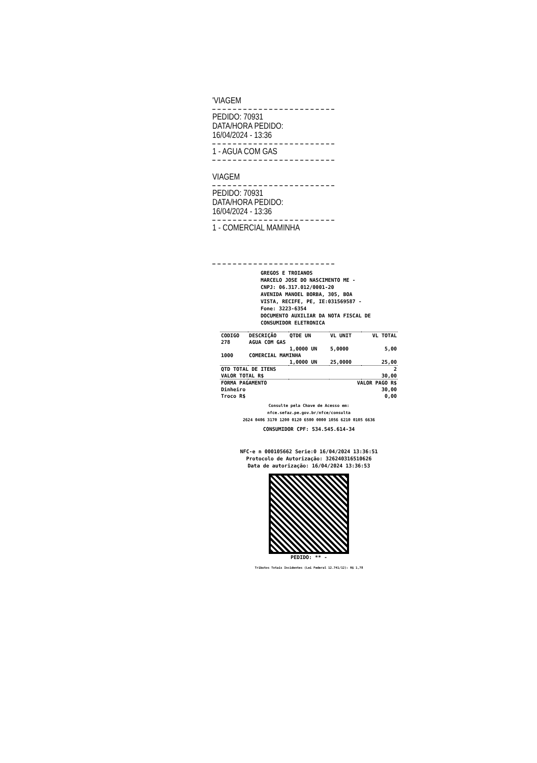'VIAGEM
PEDIDO: 70931
DATA/HORA PEDIDO:
16/04/2024 - 13:36
1 - AGUA COM GAS
VIAGEM
PEDIDO: 70931
DATA/HORA PEDIDO:
16/04/2024 - 13:36
1 - COMERCIAL MAMINHA
GREGOS E TROIANOS
MARCELO JOSE DO NASCIMENTO ME -
CNPJ: 06.317.012/0001-20
AVENIDA MANOEL BORBA, 305, BOA
VISTA, RECIFE, PE, IE:031569587 -
Fone: 3223-6354
DOCUMENTO AUXILIAR DA NOTA FISCAL DE
CONSUMIDOR ELETRONICA
| CODIGO | DESCRIÇÃO | QTDE UN | VL UNIT | VL TOTAL |
| --- | --- | --- | --- | --- |
| 278 | AGUA COM GAS | | | |
| | | 1,0000 UN | 5,0000 | 5,00 |
| 1000 | COMERCIAL MAMINHA | | | |
| | | 1,0000 UN | 25,0000 | 25,00 |
| QTD TOTAL DE ITENS | | | | 2 |
| VALOR TOTAL R$ | | | | 30,00 |
| FORMA PAGAMENTO | | | VALOR PAGO R$ | |
| Dinheiro | | | | 30,00 |
| Troco R$ | | | | 0,00 |
Consulte pela Chave de Acesso em:
nfce.sefaz.pe.gov.br/nfce/consulta
2624 0406 3170 1200 0120 6500 0000 1056 6210 0105 6636
CONSUMIDOR CPF: 534.545.614-34
NFC-e n 000105662 Serie:0 16/04/2024 13:36:51
Protocolo de Autorização: 326240316510626
Data de autorização: 16/04/2024 13:36:53
PEDIDO: ** -
Tributos Totais Incidentes (Lei Federal 12.741/12): R$ 1,78